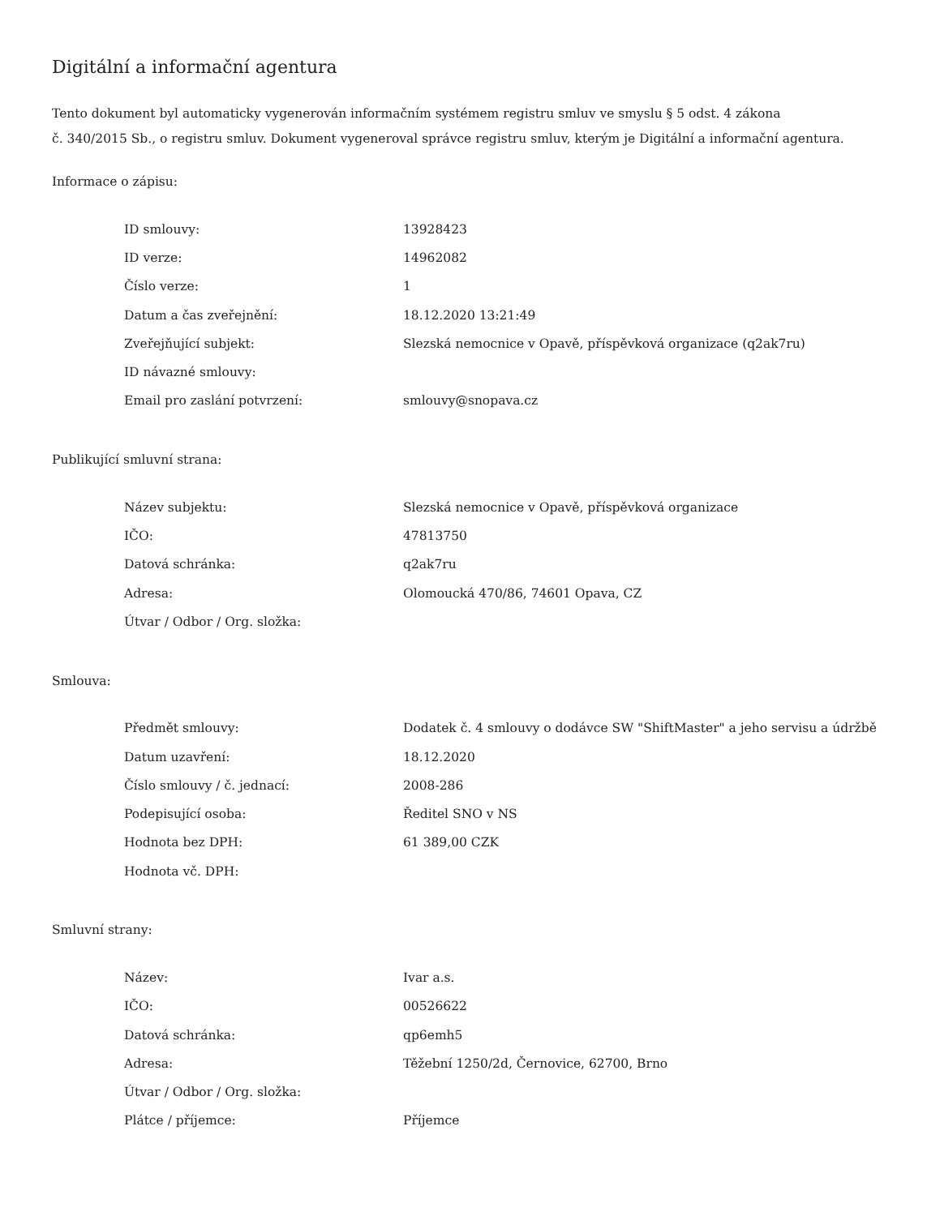Digitální a informační agentura
Tento dokument byl automaticky vygenerován informačním systémem registru smluv ve smyslu § 5 odst. 4 zákona
č. 340/2015 Sb., o registru smluv. Dokument vygeneroval správce registru smluv, kterým je Digitální a informační agentura.
Informace o zápisu:
| ID smlouvy: | 13928423 |
| ID verze: | 14962082 |
| Číslo verze: | 1 |
| Datum a čas zveřejnění: | 18.12.2020 13:21:49 |
| Zveřejňující subjekt: | Slezská nemocnice v Opavě, příspěvková organizace (q2ak7ru) |
| ID návazné smlouvy: | |
| Email pro zaslání potvrzení: | smlouvy@snopava.cz |
Publikující smluvní strana:
| Název subjektu: | Slezská nemocnice v Opavě, příspěvková organizace |
| IČO: | 47813750 |
| Datová schránka: | q2ak7ru |
| Adresa: | Olomoucká 470/86, 74601 Opava, CZ |
| Útvar / Odbor / Org. složka: | |
Smlouva:
| Předmět smlouvy: | Dodatek č. 4 smlouvy o dodávce SW "ShiftMaster" a jeho servisu a údržbě |
| Datum uzavření: | 18.12.2020 |
| Číslo smlouvy / č. jednací: | 2008-286 |
| Podepisující osoba: | Ředitel SNO v NS |
| Hodnota bez DPH: | 61 389,00 CZK |
| Hodnota vč. DPH: | |
Smluvní strany:
| Název: | Ivar a.s. |
| IČO: | 00526622 |
| Datová schránka: | qp6emh5 |
| Adresa: | Těžební 1250/2d, Černovice, 62700, Brno |
| Útvar / Odbor / Org. složka: | |
| Plátce / příjemce: | Příjemce |